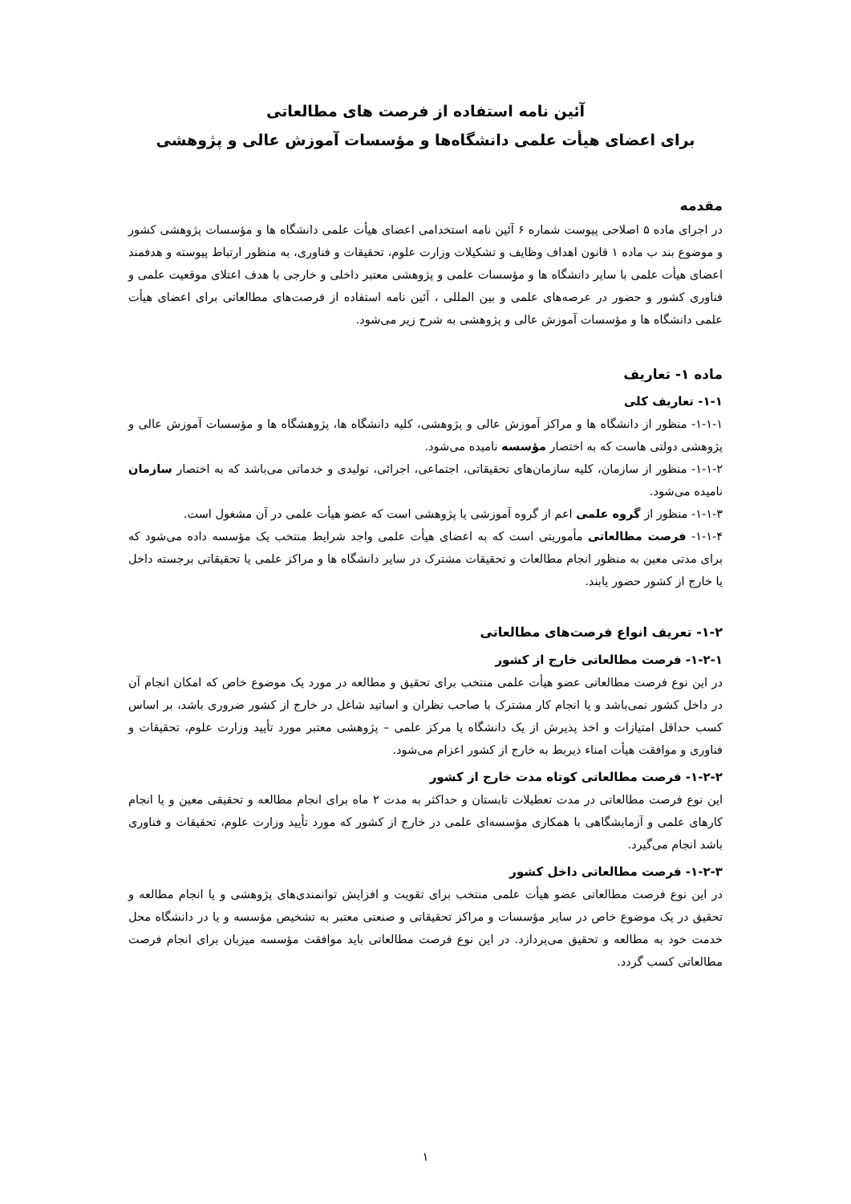آئین نامه استفاده از فرصت های مطالعاتی
برای اعضای هیأت علمی دانشگاه‌ها و مؤسسات آموزش عالی و پژوهشی
مقدمه
در اجرای ماده ۵ اصلاحی پیوست شماره ۶ آئین نامه استخدامی اعضای هیأت علمی دانشگاه ها و مؤسسات پژوهشی کشور و موضوع بند ب ماده ۱ قانون اهداف وظایف و تشکیلات وزارت علوم، تحقیقات و فناوری، به منظور ارتباط پیوسته و هدفمند اعضای هیأت علمی با سایر دانشگاه ها و مؤسسات علمی و پژوهشی معتبر داخلی و خارجی با هدف اعتلای موقعیت علمی و فناوری کشور و حضور در عرصه‌های علمی و بین المللی ، آئین نامه استفاده از فرصت‌های مطالعاتی برای اعضای هیأت علمی دانشگاه ها و مؤسسات آموزش عالی و پژوهشی به شرح زیر می‌شود.
ماده ۱- تعاریف
۱-۱- تعاریف کلی
۱-۱-۱- منظور از دانشگاه ها و مراکز آموزش عالی و پژوهشی، کلیه دانشگاه ها، پژوهشگاه ها و مؤسسات آموزش عالی و پژوهشی دولتی هاست که به اختصار مؤسسه نامیده می‌شود.
۱-۱-۲- منظور از سازمان، کلیه سازمان‌های تحقیقاتی، اجتماعی، اجرائی، تولیدی و خدماتی می‌باشد که به اختصار سازمان نامیده می‌شود.
۱-۱-۳- منظور از گروه علمی اعم از گروه آموزشی یا پژوهشی است که عضو هیأت علمی در آن مشغول است.
۱-۱-۴- فرصت مطالعاتی مأموریتی است که به اعضای هیأت علمی واجد شرایط منتخب یک مؤسسه داده می‌شود که برای مدتی معین به منظور انجام مطالعات و تحقیقات مشترک در سایر دانشگاه ها و مراکز علمی یا تحقیقاتی برجسته داخل یا خارج از کشور حضور یابند.
۱-۲- تعریف انواع فرصت‌های مطالعاتی
۱-۲-۱- فرصت مطالعاتی خارج از کشور
در این نوع فرصت مطالعاتی عضو هیأت علمی منتخب برای تحقیق و مطالعه در مورد یک موضوع خاص که امکان انجام آن در داخل کشور نمی‌باشد و یا انجام کار مشترک با صاحب نظران و اساتید شاغل در خارج از کشور ضروری باشد، بر اساس کسب حداقل امتیازات و اخذ پذیرش از یک دانشگاه یا مرکز علمی – پژوهشی معتبر مورد تأیید وزارت علوم، تحقیقات و فناوری و موافقت هیأت امناء ذیربط به خارج از کشور اعزام می‌شود.
۱-۲-۲- فرصت مطالعاتی کوتاه مدت خارج از کشور
این نوع فرصت مطالعاتی در مدت تعطیلات تابستان و حداکثر به مدت ۲ ماه برای انجام مطالعه و تحقیقی معین و یا انجام کارهای علمی و آزمایشگاهی با همکاری مؤسسه‌ای علمی در خارج از کشور که مورد تأیید وزارت علوم، تحقیقات و فناوری باشد انجام می‌گیرد.
۱-۲-۳- فرصت مطالعاتی داخل کشور
در این نوع فرصت مطالعاتی عضو هیأت علمی منتخب برای تقویت و افزایش توانمندی‌های پژوهشی و یا انجام مطالعه و تحقیق در یک موضوع خاص در سایر مؤسسات و مراکز تحقیقاتی و صنعتی معتبر به تشخیص مؤسسه و یا در دانشگاه محل خدمت خود به مطالعه و تحقیق می‌پردازد. در این نوع فرصت مطالعاتی باید موافقت مؤسسه میزبان برای انجام فرصت مطالعاتی کسب گردد.
۱